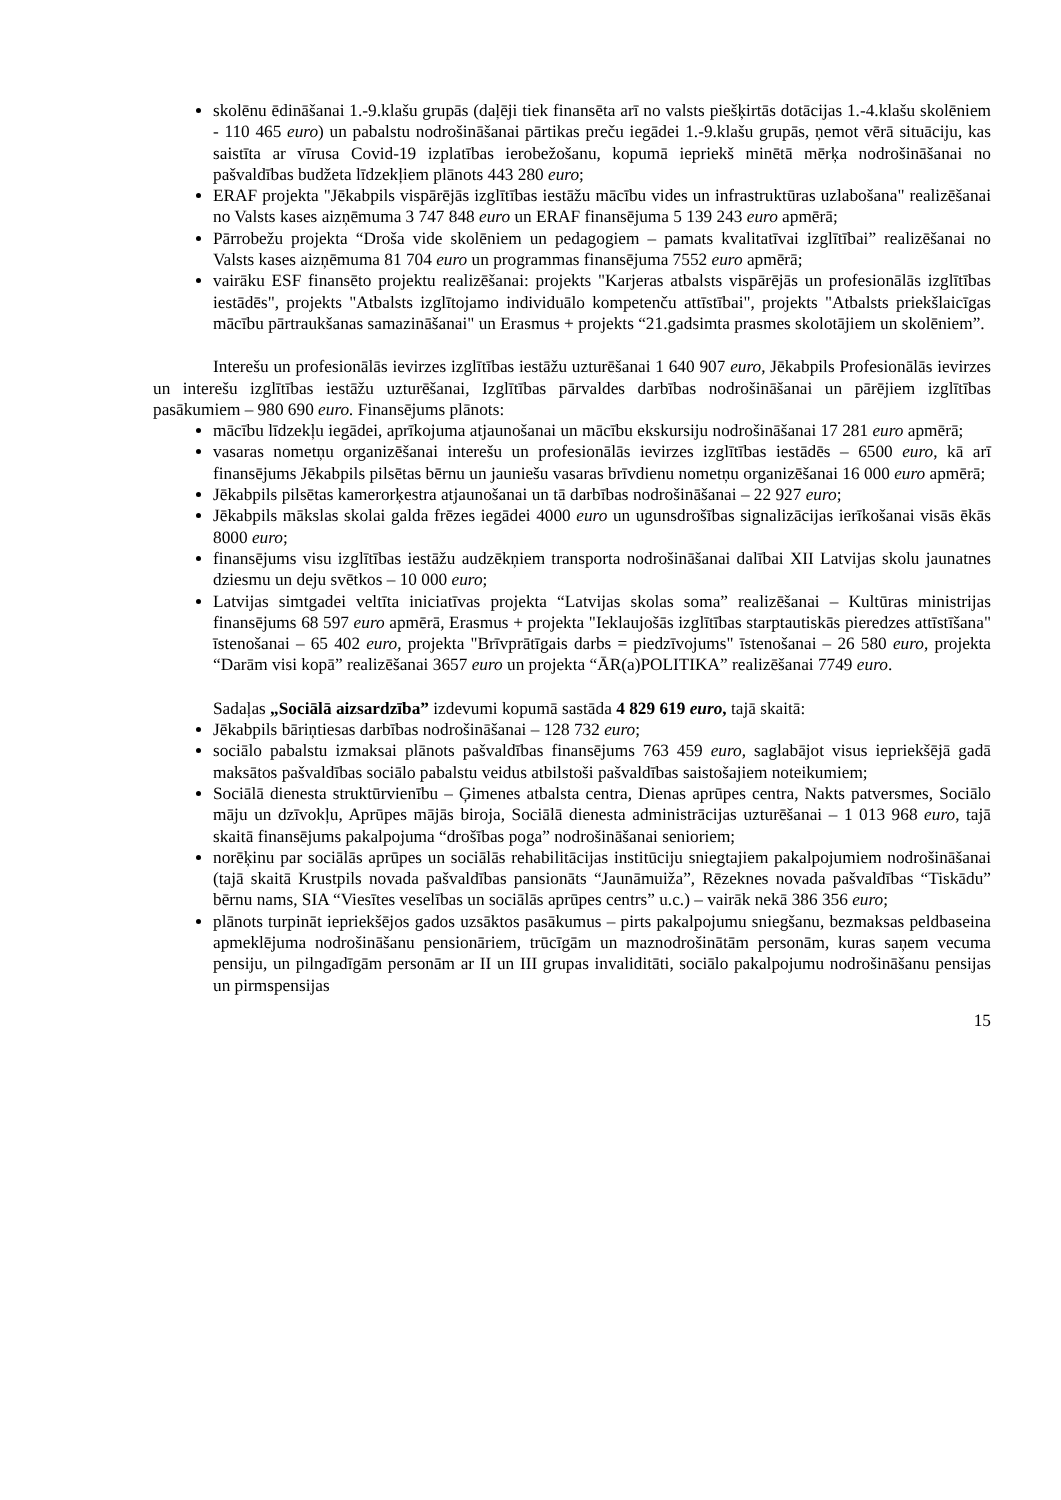skolēnu ēdināšanai 1.-9.klašu grupās (daļēji tiek finansēta arī no valsts piešķirtās dotācijas 1.-4.klašu skolēniem - 110 465 euro) un pabalstu nodrošināšanai pārtikas preču iegādei 1.-9.klašu grupās, ņemot vērā situāciju, kas saistīta ar vīrusa Covid-19 izplatības ierobežošanu, kopumā iepriekš minētā mērķa nodrošināšanai no pašvaldības budžeta līdzekļiem plānots 443 280 euro;
ERAF projekta "Jēkabpils vispārējās izglītības iestāžu mācību vides un infrastruktūras uzlabošana" realizēšanai no Valsts kases aizņēmuma 3 747 848 euro un ERAF finansējuma 5 139 243 euro apmērā;
Pārrobežu projekta “Droša vide skolēniem un pedagogiem – pamats kvalitatīvai izglītībai” realizēšanai no Valsts kases aizņēmuma 81 704 euro un programmas finansējuma 7552 euro apmērā;
vairāku ESF finansēto projektu realizēšanai: projekts "Karjeras atbalsts vispārējās un profesionālās izglītības iestādēs", projekts "Atbalsts izglītojamo individuālo kompetenču attīstībai", projekts "Atbalsts priekšlaicīgas mācību pārtraukšanas samazināšanai" un Erasmus + projekts “21.gadsimta prasmes skolotājiem un skolēniem”.
Interešu un profesionālās ievirzes izglītības iestāžu uzturēšanai 1 640 907 euro, Jēkabpils Profesionālās ievirzes un interešu izglītības iestāžu uzturēšanai, Izglītības pārvaldes darbības nodrošināšanai un pārējiem izglītības pasākumiem – 980 690 euro. Finansējums plānots:
mācību līdzekļu iegādei, aprīkojuma atjaunošanai un mācību ekskursiju nodrošināšanai 17 281 euro apmērā;
vasaras nometņu organizēšanai interešu un profesionālās ievirzes izglītības iestādēs – 6500 euro, kā arī finansējums Jēkabpils pilsētas bērnu un jauniešu vasaras brīvdienu nometņu organizēšanai 16 000 euro apmērā;
Jēkabpils pilsētas kamerorķestra atjaunošanai un tā darbības nodrošināšanai – 22 927 euro;
Jēkabpils mākslas skolai galda frēzes iegādei 4000 euro un ugunsdrošības signalizācijas ierīkošanai visās ēkās 8000 euro;
finansējums visu izglītības iestāžu audzēkņiem transporta nodrošināšanai dalībai XII Latvijas skolu jaunatnes dziesmu un deju svētkos – 10 000 euro;
Latvijas simtgadei veltīta iniciatīvas projekta “Latvijas skolas soma” realizēšanai – Kultūras ministrijas finansējums 68 597 euro apmērā, Erasmus + projekta "Ieklaujošās izglītības starptautiskās pieredzes attīstīšana" īstenošanai – 65 402 euro, projekta "Brīvprātīgais darbs = piedzīvojums" īstenošanai – 26 580 euro, projekta “Darām visi kopā” realizēšanai 3657 euro un projekta “ĀR(a)POLITIKA” realizēšanai 7749 euro.
Sadaļas „Sociālā aizsardzība” izdevumi kopumā sastāda 4 829 619 euro, tajā skaitā:
Jēkabpils bāriņtiesas darbības nodrošināšanai – 128 732 euro;
sociālo pabalstu izmaksai plānots pašvaldības finansējums 763 459 euro, saglabājot visus iepriekšējā gadā maksātos pašvaldības sociālo pabalstu veidus atbilstoši pašvaldības saistošajiem noteikumiem;
Sociālā dienesta struktūrvienību – Ģimenes atbalsta centra, Dienas aprūpes centra, Nakts patversmes, Sociālo māju un dzīvokļu, Aprūpes mājās biroja, Sociālā dienesta administrācijas uzturēšanai – 1 013 968 euro, tajā skaitā finansējums pakalpojuma “drošības poga” nodrošināšanai senioriem;
norēķinu par sociālās aprūpes un sociālās rehabilitācijas institūciju sniegtajiem pakalpojumiem nodrošināšanai (tajā skaitā Krustpils novada pašvaldības pansionāts “Jaunāmuiža”, Rēzeknes novada pašvaldības “Tiskādu” bērnu nams, SIA “Viesītes veselības un sociālās aprūpes centrs” u.c.) – vairāk nekā 386 356 euro;
plānots turpināt iepriekšējos gados uzsāktos pasākumus – pirts pakalpojumu sniegšanu, bezmaksas peldbaseina apmeklējuma nodrošināšanu pensionāriem, trūcīgām un maznodrošinātām personām, kuras saņem vecuma pensiju, un pilngadīgām personām ar II un III grupas invaliditāti, sociālo pakalpojumu nodrošināšanu pensijas un pirmspensijas
15